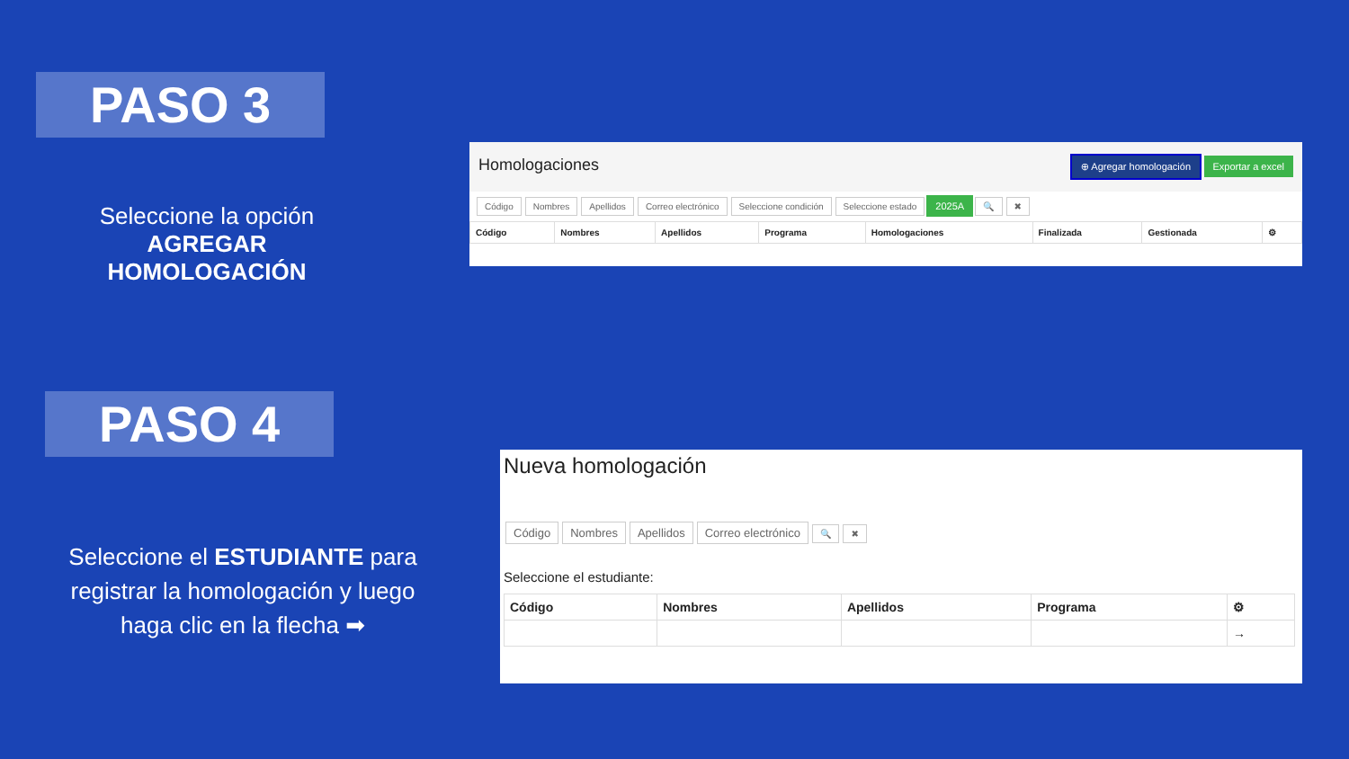PASO 3
Seleccione la opción
AGREGAR HOMOLOGACIÓN
PASO 4
Seleccione el ESTUDIANTE para registrar la homologación y luego haga clic en la flecha ➡
Homologaciones ⊕ Agregar homologación Exportar a excel
Código Nombres Apellidos Correo electrónico Seleccione condición Seleccione estado 2025A 🔍 ✖
| Código | Nombres | Apellidos | Programa | Homologaciones | Finalizada | Gestionada | ⚙ |
| --- | --- | --- | --- | --- | --- | --- | --- |
Nueva homologación
Código Nombres Apellidos Correo electrónico 🔍 ✖
Seleccione el estudiante:
| Código | Nombres | Apellidos | Programa | ⚙ |
| --- | --- | --- | --- | --- |
| | | | | → |